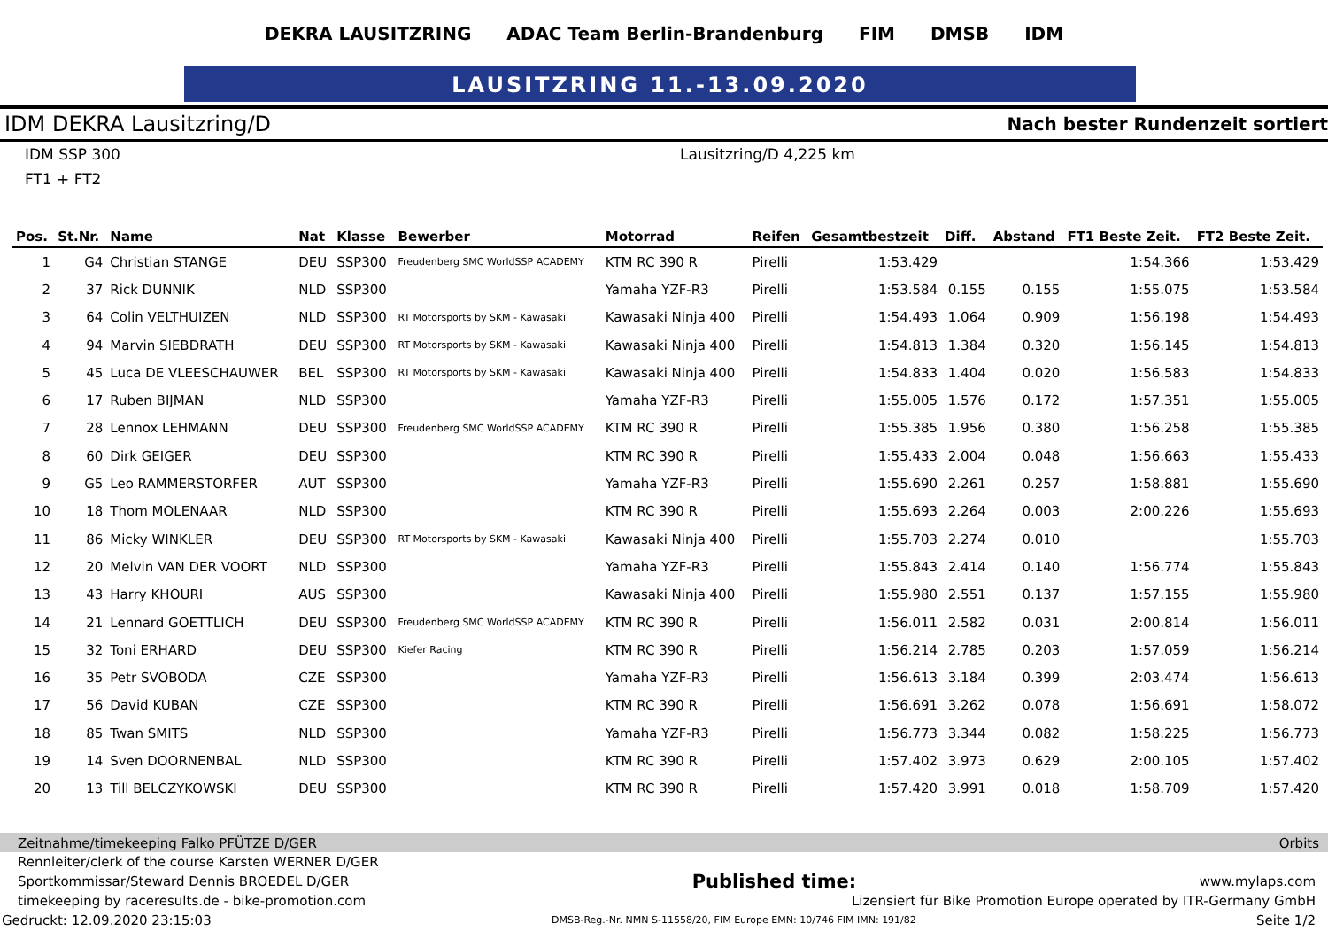DEKRA LAUSITZRING ADAC Team Berlin-Brandenburg FIM DMSB IDM
LAUSITZRING 11.-13.09.2020
IDM DEKRA Lausitzring/D Nach bester Rundenzeit sortiert
IDM SSP 300 Lausitzring/D 4,225 km
FT1 + FT2
| Pos. | St.Nr. | Name | Nat | Klasse | Bewerber | Motorrad | Reifen | Gesamtbestzeit | Diff. | Abstand | FT1 Beste Zeit. | FT2 Beste Zeit. |
| --- | --- | --- | --- | --- | --- | --- | --- | --- | --- | --- | --- | --- |
| 1 | G4 | Christian STANGE | DEU | SSP300 | Freudenberg SMC WorldSSP ACADEMY | KTM RC 390 R | Pirelli | 1:53.429 | | | 1:54.366 | 1:53.429 |
| 2 | 37 | Rick DUNNIK | NLD | SSP300 | | Yamaha YZF-R3 | Pirelli | 1:53.584 | 0.155 | 0.155 | 1:55.075 | 1:53.584 |
| 3 | 64 | Colin VELTHUIZEN | NLD | SSP300 | RT Motorsports by SKM - Kawasaki | Kawasaki Ninja 400 | Pirelli | 1:54.493 | 1.064 | 0.909 | 1:56.198 | 1:54.493 |
| 4 | 94 | Marvin SIEBDRATH | DEU | SSP300 | RT Motorsports by SKM - Kawasaki | Kawasaki Ninja 400 | Pirelli | 1:54.813 | 1.384 | 0.320 | 1:56.145 | 1:54.813 |
| 5 | 45 | Luca DE VLEESCHAUWER | BEL | SSP300 | RT Motorsports by SKM - Kawasaki | Kawasaki Ninja 400 | Pirelli | 1:54.833 | 1.404 | 0.020 | 1:56.583 | 1:54.833 |
| 6 | 17 | Ruben BIJMAN | NLD | SSP300 | | Yamaha YZF-R3 | Pirelli | 1:55.005 | 1.576 | 0.172 | 1:57.351 | 1:55.005 |
| 7 | 28 | Lennox LEHMANN | DEU | SSP300 | Freudenberg SMC WorldSSP ACADEMY | KTM RC 390 R | Pirelli | 1:55.385 | 1.956 | 0.380 | 1:56.258 | 1:55.385 |
| 8 | 60 | Dirk GEIGER | DEU | SSP300 | | KTM RC 390 R | Pirelli | 1:55.433 | 2.004 | 0.048 | 1:56.663 | 1:55.433 |
| 9 | G5 | Leo RAMMERSTORFER | AUT | SSP300 | | Yamaha YZF-R3 | Pirelli | 1:55.690 | 2.261 | 0.257 | 1:58.881 | 1:55.690 |
| 10 | 18 | Thom MOLENAAR | NLD | SSP300 | | KTM RC 390 R | Pirelli | 1:55.693 | 2.264 | 0.003 | 2:00.226 | 1:55.693 |
| 11 | 86 | Micky WINKLER | DEU | SSP300 | RT Motorsports by SKM - Kawasaki | Kawasaki Ninja 400 | Pirelli | 1:55.703 | 2.274 | 0.010 | | 1:55.703 |
| 12 | 20 | Melvin VAN DER VOORT | NLD | SSP300 | | Yamaha YZF-R3 | Pirelli | 1:55.843 | 2.414 | 0.140 | 1:56.774 | 1:55.843 |
| 13 | 43 | Harry KHOURI | AUS | SSP300 | | Kawasaki Ninja 400 | Pirelli | 1:55.980 | 2.551 | 0.137 | 1:57.155 | 1:55.980 |
| 14 | 21 | Lennard GOETTLICH | DEU | SSP300 | Freudenberg SMC WorldSSP ACADEMY | KTM RC 390 R | Pirelli | 1:56.011 | 2.582 | 0.031 | 2:00.814 | 1:56.011 |
| 15 | 32 | Toni ERHARD | DEU | SSP300 | Kiefer Racing | KTM RC 390 R | Pirelli | 1:56.214 | 2.785 | 0.203 | 1:57.059 | 1:56.214 |
| 16 | 35 | Petr SVOBODA | CZE | SSP300 | | Yamaha YZF-R3 | Pirelli | 1:56.613 | 3.184 | 0.399 | 2:03.474 | 1:56.613 |
| 17 | 56 | David KUBAN | CZE | SSP300 | | KTM RC 390 R | Pirelli | 1:56.691 | 3.262 | 0.078 | 1:56.691 | 1:58.072 |
| 18 | 85 | Twan SMITS | NLD | SSP300 | | Yamaha YZF-R3 | Pirelli | 1:56.773 | 3.344 | 0.082 | 1:58.225 | 1:56.773 |
| 19 | 14 | Sven DOORNENBAL | NLD | SSP300 | | KTM RC 390 R | Pirelli | 1:57.402 | 3.973 | 0.629 | 2:00.105 | 1:57.402 |
| 20 | 13 | Till BELCZYKOWSKI | DEU | SSP300 | | KTM RC 390 R | Pirelli | 1:57.420 | 3.991 | 0.018 | 1:58.709 | 1:57.420 |
Zeitnahme/timekeeping Falko PFÜTZE D/GER Orbits
Rennleiter/clerk of the course Karsten WERNER D/GER
Sportkommissar/Steward Dennis BROEDEL D/GER Published time: www.mylaps.com
timekeeping by raceresults.de - bike-promotion.com Lizensiert für Bike Promotion Europe operated by ITR-Germany GmbH
Gedruckt: 12.09.2020 23:15:03 DMSB-Reg.-Nr. NMN S-11558/20, FIM Europe EMN: 10/746 FIM IMN: 191/82 Seite 1/2